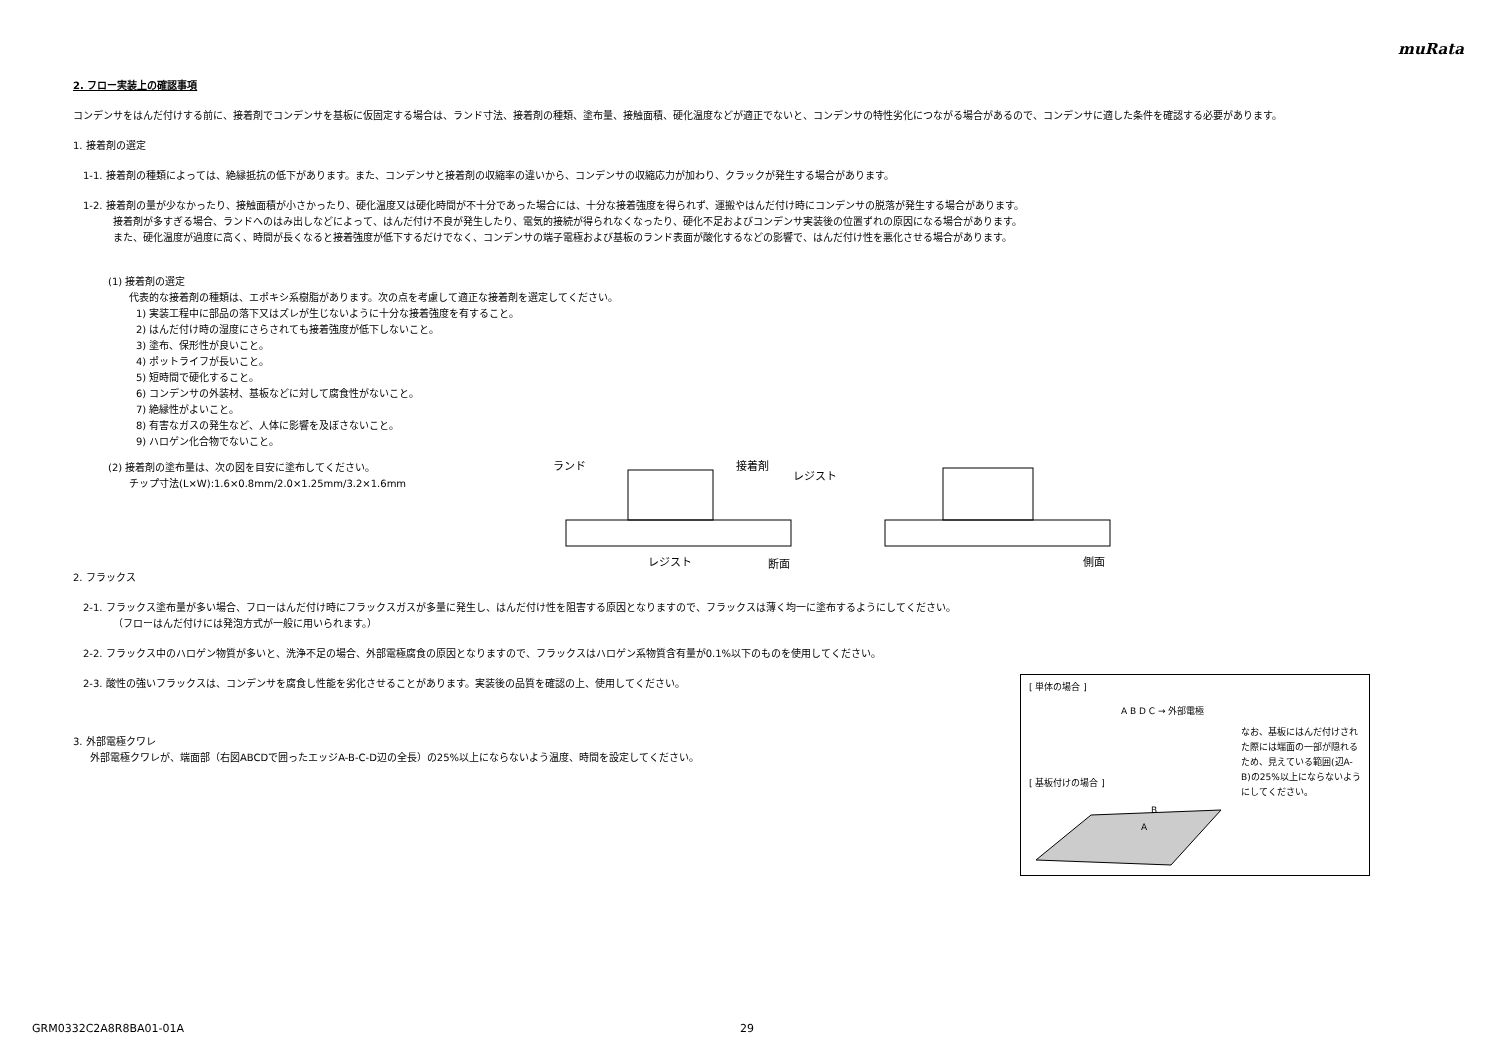muRata
2. フロー実装上の確認事項
コンデンサをはんだ付けする前に、接着剤でコンデンサを基板に仮固定する場合は、ランド寸法、接着剤の種類、塗布量、接触面積、硬化温度などが適正でないと、コンデンサの特性劣化につながる場合があるので、コンデンサに適した条件を確認する必要があります。
1. 接着剤の選定
1-1. 接着剤の種類によっては、絶縁抵抗の低下があります。また、コンデンサと接着剤の収縮率の違いから、コンデンサの収縮応力が加わり、クラックが発生する場合があります。
1-2. 接着剤の量が少なかったり、接触面積が小さかったり、硬化温度又は硬化時間が不十分であった場合には、十分な接着強度を得られず、運搬やはんだ付け時にコンデンサの脱落が発生する場合があります。
接着剤が多すぎる場合、ランドへのはみ出しなどによって、はんだ付け不良が発生したり、電気的接続が得られなくなったり、硬化不足およびコンデンサ実装後の位置ずれの原因になる場合があります。
また、硬化温度が過度に高く、時間が長くなると接着強度が低下するだけでなく、コンデンサの端子電極および基板のランド表面が酸化するなどの影響で、はんだ付け性を悪化させる場合があります。
(1) 接着剤の選定
代表的な接着剤の種類は、エポキシ系樹脂があります。次の点を考慮して適正な接着剤を選定してください。
1) 実装工程中に部品の落下又はズレが生じないように十分な接着強度を有すること。
2) はんだ付け時の湿度にさらされても接着強度が低下しないこと。
3) 塗布、保形性が良いこと。
4) ポットライフが長いこと。
5) 短時間で硬化すること。
6) コンデンサの外装材、基板などに対して腐食性がないこと。
7) 絶縁性がよいこと。
8) 有害なガスの発生など、人体に影響を及ぼさないこと。
9) ハロゲン化合物でないこと。
(2) 接着剤の塗布量は、次の図を目安に塗布してください。
チップ寸法(L×W):1.6×0.8mm/2.0×1.25mm/3.2×1.6mm
ランド
接着剤
レジスト
レジスト
断面
側面
2. フラックス
2-1. フラックス塗布量が多い場合、フローはんだ付け時にフラックスガスが多量に発生し、はんだ付け性を阻害する原因となりますので、フラックスは薄く均一に塗布するようにしてください。
（フローはんだ付けには発泡方式が一般に用いられます。）
2-2. フラックス中のハロゲン物質が多いと、洗浄不足の場合、外部電極腐食の原因となりますので、フラックスはハロゲン系物質含有量が0.1%以下のものを使用してください。
2-3. 酸性の強いフラックスは、コンデンサを腐食し性能を劣化させることがあります。実装後の品質を確認の上、使用してください。
3. 外部電極クワレ
外部電極クワレが、端面部（右図ABCDで囲ったエッジA-B-C-D辺の全長）の25%以上にならないよう温度、時間を設定してください。
[ 単体の場合 ]
A B D C → 外部電極
[ 基板付けの場合 ]
なお、基板にはんだ付けされた際には端面の一部が隠れるため、見えている範囲(辺A-B)の25%以上にならないようにしてください。
B
A
GRM0332C2A8R8BA01-01A 29